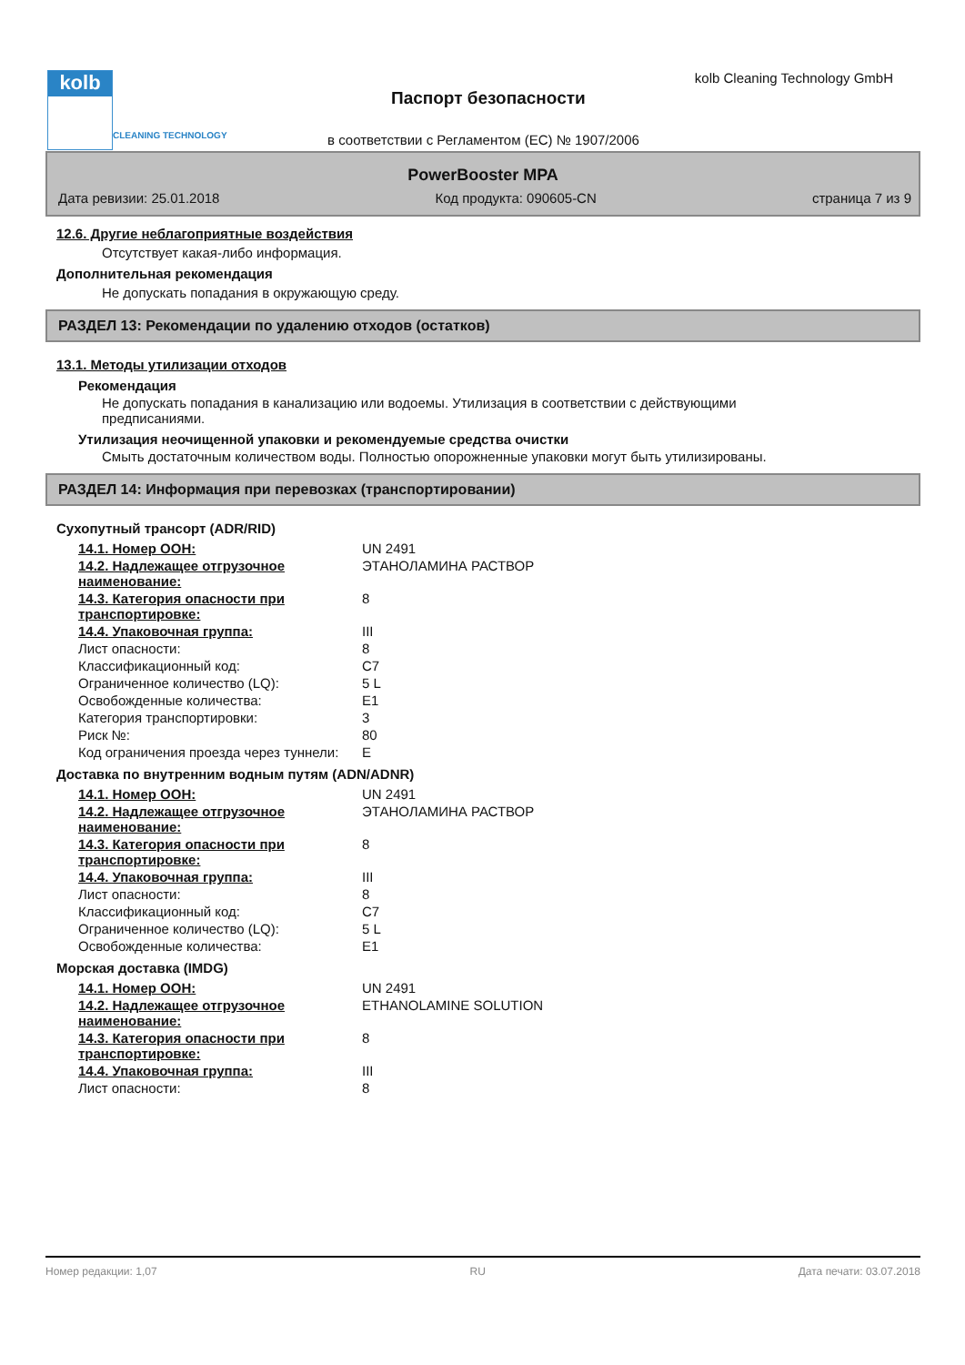kolb
CLEANING TECHNOLOGY
kolb Cleaning Technology GmbH
Паспорт безопасности
в соответствии с Регламентом (ЕС) № 1907/2006
PowerBooster MPA
Дата ревизии: 25.01.2018 Код продукта: 090605-CN страница 7 из 9
12.6. Другие неблагоприятные воздействия
Отсутствует какая-либо информация.
Дополнительная рекомендация
Не допускать попадания в окружающую среду.
РАЗДЕЛ 13: Рекомендации по удалению отходов (остатков)
13.1. Методы утилизации отходов
Рекомендация
Не допускать попадания в канализацию или водоемы. Утилизация в соответствии с действующими
предписаниями.
Утилизация неочищенной упаковки и рекомендуемые средства очистки
Смыть достаточным количеством воды. Полностью опорожненные упаковки могут быть утилизированы.
РАЗДЕЛ 14: Информация при перевозках (транспортировании)
Сухопутный трансорт (ADR/RID)
| 14.1. Номер ООН: | UN 2491 |
| 14.2. Надлежащее отгрузочное наименование: | ЭТАНОЛАМИНА РАСТВОР |
| 14.3. Категория опасности при транспортировке: | 8 |
| 14.4. Упаковочная группа: | III |
| Лист опасности: | 8 |
| Классификационный код: | C7 |
| Ограниченное количество (LQ): | 5 L |
| Освобожденные количества: | E1 |
| Категория транспортировки: | 3 |
| Риск №: | 80 |
| Код ограничения проезда через туннели: | E |
Доставка по внутренним водным путям (ADN/ADNR)
| 14.1. Номер ООН: | UN 2491 |
| 14.2. Надлежащее отгрузочное наименование: | ЭТАНОЛАМИНА РАСТВОР |
| 14.3. Категория опасности при транспортировке: | 8 |
| 14.4. Упаковочная группа: | III |
| Лист опасности: | 8 |
| Классификационный код: | C7 |
| Ограниченное количество (LQ): | 5 L |
| Освобожденные количества: | E1 |
Морская доставка (IMDG)
| 14.1. Номер ООН: | UN 2491 |
| 14.2. Надлежащее отгрузочное наименование: | ETHANOLAMINE SOLUTION |
| 14.3. Категория опасности при транспортировке: | 8 |
| 14.4. Упаковочная группа: | III |
| Лист опасности: | 8 |
Номер редакции: 1,07 RU Дата печати: 03.07.2018